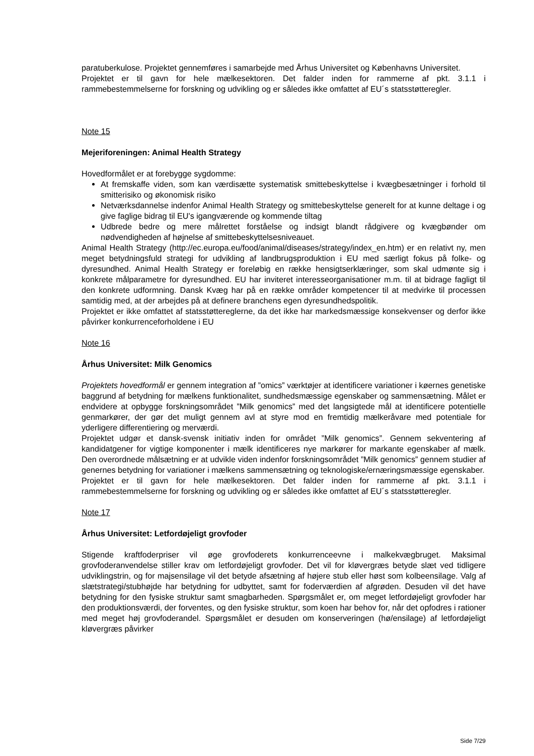paratuberkulose. Projektet gennemføres i samarbejde med Århus Universitet og Københavns Universitet.
Projektet er til gavn for hele mælkesektoren. Det falder inden for rammerne af pkt. 3.1.1 i rammebestemmelserne for forskning og udvikling og er således ikke omfattet af EU´s statsstøtteregler.
Note 15
Mejeriforeningen: Animal Health Strategy
Hovedformålet er at forebygge sygdomme:
At fremskaffe viden, som kan værdisætte systematisk smittebeskyttelse i kvægbesætninger i forhold til smitterisiko og økonomisk risiko
Netværksdannelse indenfor Animal Health Strategy og smittebeskyttelse generelt for at kunne deltage i og give faglige bidrag til EU's igangværende og kommende tiltag
Udbrede bedre og mere målrettet forståelse og indsigt blandt rådgivere og kvægbønder om nødvendigheden af højnelse af smittebeskyttelsesniveauet.
Animal Health Strategy (http://ec.europa.eu/food/animal/diseases/strategy/index_en.htm) er en relativt ny, men meget betydningsfuld strategi for udvikling af landbrugsproduktion i EU med særligt fokus på folke- og dyresundhed. Animal Health Strategy er foreløbig en række hensigtserklæringer, som skal udmønte sig i konkrete målparametre for dyresundhed. EU har inviteret interesseorganisationer m.m. til at bidrage fagligt til den konkrete udformning. Dansk Kvæg har på en række områder kompetencer til at medvirke til processen samtidig med, at der arbejdes på at definere branchens egen dyresundhedspolitik.
Projektet er ikke omfattet af statsstøttereglerne, da det ikke har markedsmæssige konsekvenser og derfor ikke påvirker konkurrenceforholdene i EU
Note 16
Århus Universitet: Milk Genomics
Projektets hovedformål er gennem integration af ”omics” værktøjer at identificere variationer i køernes genetiske baggrund af betydning for mælkens funktionalitet, sundhedsmæssige egenskaber og sammensætning. Målet er endvidere at opbygge forskningsområdet ”Milk genomics” med det langsigtede mål at identificere potentielle genmarkører, der gør det muligt gennem avl at styre mod en fremtidig mælkeråvare med potentiale for yderligere differentiering og merværdi.
Projektet udgør et dansk-svensk initiativ inden for området ”Milk genomics”. Gennem sekventering af kandidatgener for vigtige komponenter i mælk identificeres nye markører for markante egenskaber af mælk. Den overordnede målsætning er at udvikle viden indenfor forskningsområdet ”Milk genomics” gennem studier af genernes betydning for variationer i mælkens sammensætning og teknologiske/ernæringsmæssige egenskaber.
Projektet er til gavn for hele mælkesektoren. Det falder inden for rammerne af pkt. 3.1.1 i rammebestemmelserne for forskning og udvikling og er således ikke omfattet af EU´s statsstøtteregler.
Note 17
Århus Universitet: Letfordøjeligt grovfoder
Stigende kraftfoderpriser vil øge grovfoderets konkurrenceevne i malkekvægbruget. Maksimal grovfoderanvendelse stiller krav om letfordøjeligt grovfoder. Det vil for kløvergræs betyde slæt ved tidligere udviklingstrin, og for majsensilage vil det betyde afsætning af højere stub eller høst som kolbeensilage. Valg af slætstrategi/stubhøjde har betydning for udbyttet, samt for foderværdien af afgrøden. Desuden vil det have betydning for den fysiske struktur samt smagbarheden. Spørgsmålet er, om meget letfordøjeligt grovfoder har den produktionsværdi, der forventes, og den fysiske struktur, som koen har behov for, når det opfodres i rationer med meget høj grovfoderandel. Spørgsmålet er desuden om konserveringen (hø/ensilage) af letfordøjeligt kløvergræs påvirker
Side 7/29